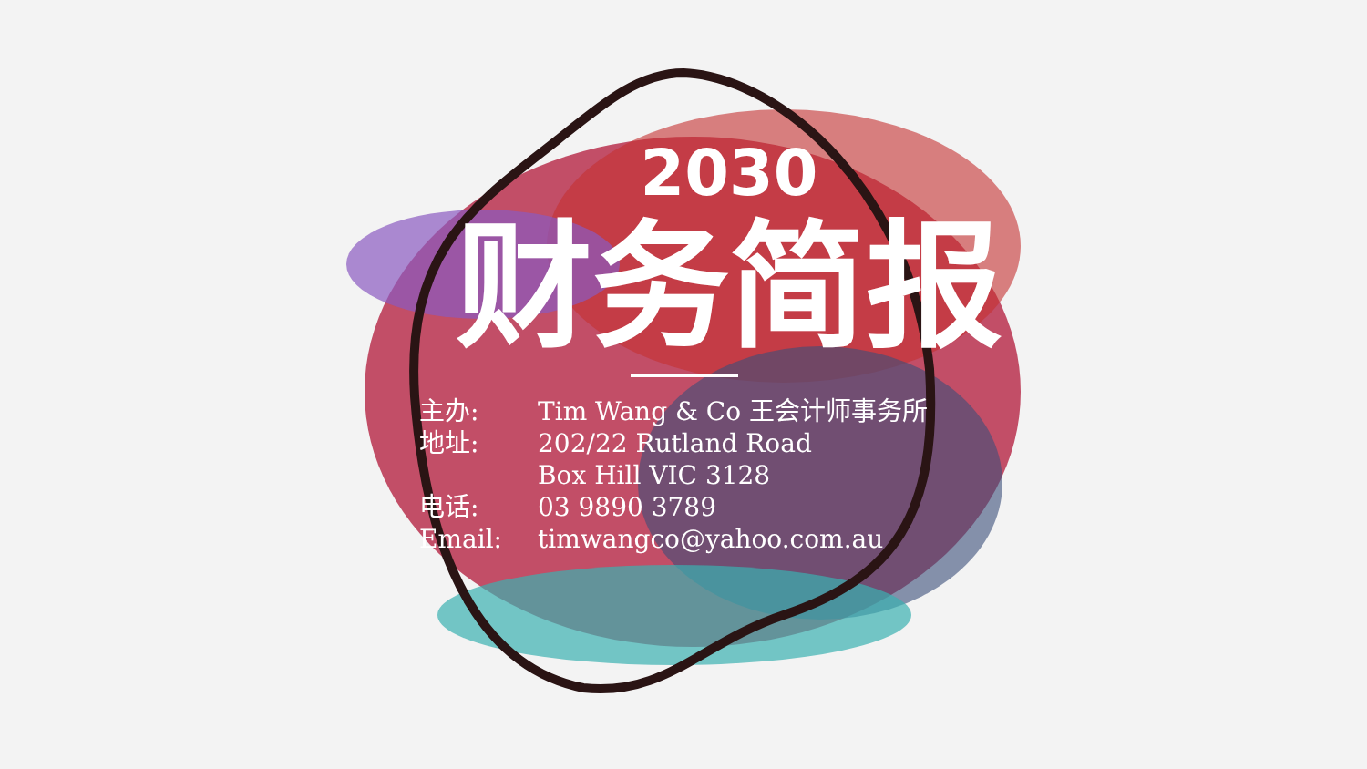2030
财务简报
主办: Tim Wang & Co 王会计师事务所
地址: 202/22 Rutland Road
Box Hill VIC 3128
电话: 03 9890 3789
Email: timwangco@yahoo.com.au